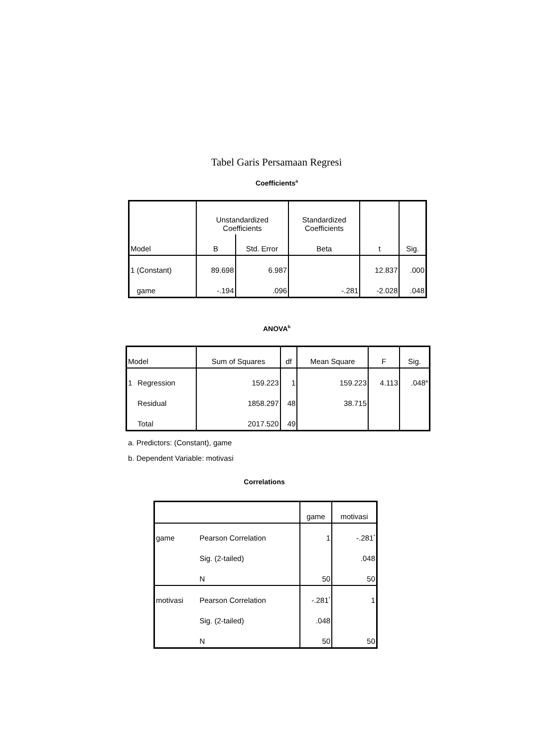Tabel Garis Persamaan Regresi
Coefficients<sup>a</sup>
| Model | Unstandardized Coefficients | | Standardized Coefficients | t | Sig. |
| --- | --- | --- | --- | --- | --- |
| | B | Std. Error | Beta | | |
| 1 (Constant) | 89.698 | 6.987 | | 12.837 | .000 |
| game | -.194 | .096 | -.281 | -2.028 | .048 |
ANOVA<sup>b</sup>
| Model | | Sum of Squares | df | Mean Square | F | Sig. |
| --- | --- | --- | --- | --- | --- | --- |
| 1 | Regression | 159.223 | 1 | 159.223 | 4.113 | .048<sup>a</sup> |
| | Residual | 1858.297 | 48 | 38.715 | | |
| | Total | 2017.520 | 49 | | | |
a. Predictors: (Constant), game
b. Dependent Variable: motivasi
Correlations
| | | game | motivasi |
| --- | --- | --- | --- |
| game | Pearson Correlation | 1 | -.281<sup>*</sup> |
| | Sig. (2-tailed) | | .048 |
| | N | 50 | 50 |
| motivasi | Pearson Correlation | -.281<sup>*</sup> | 1 |
| | Sig. (2-tailed) | .048 | |
| | N | 50 | 50 |